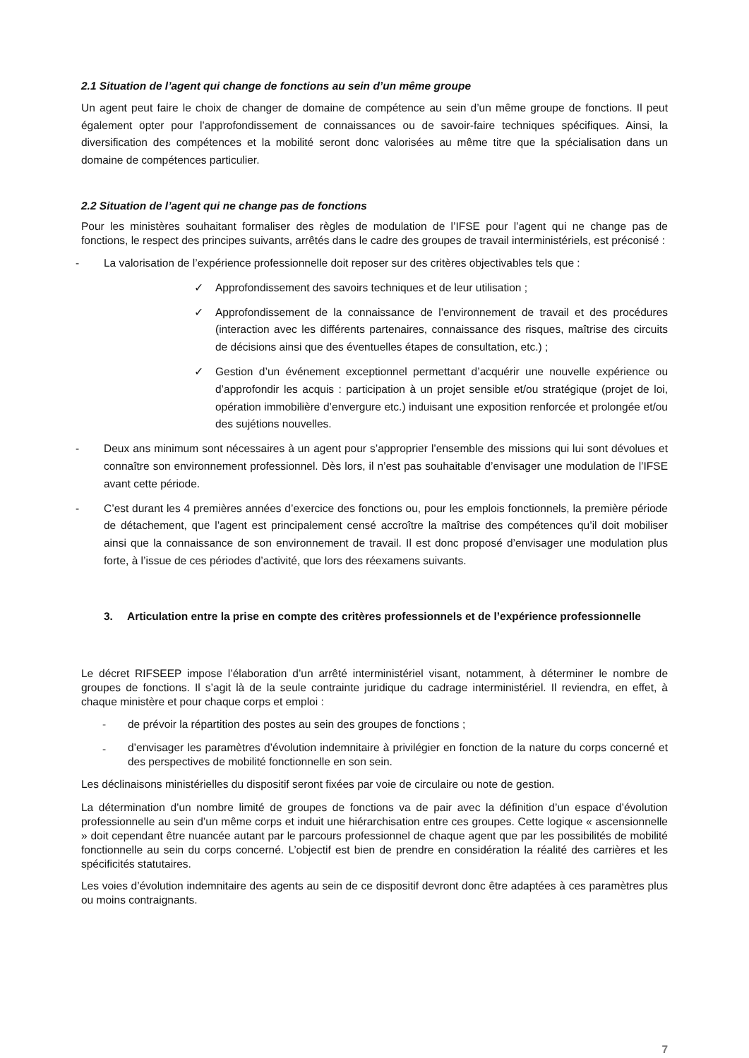2.1 Situation de l’agent qui change de fonctions au sein d’un même groupe
Un agent peut faire le choix de changer de domaine de compétence au sein d’un même groupe de fonctions. Il peut également opter pour l’approfondissement de connaissances ou de savoir-faire techniques spécifiques. Ainsi, la diversification des compétences et la mobilité seront donc valorisées au même titre que la spécialisation dans un domaine de compétences particulier.
2.2 Situation de l’agent qui ne change pas de fonctions
Pour les ministères souhaitant formaliser des règles de modulation de l’IFSE pour l’agent qui ne change pas de fonctions, le respect des principes suivants, arrêtés dans le cadre des groupes de travail interministériels, est préconisé :
- La valorisation de l’expérience professionnelle doit reposer sur des critères objectivables tels que :
✓ Approfondissement des savoirs techniques et de leur utilisation ;
✓ Approfondissement de la connaissance de l’environnement de travail et des procédures (interaction avec les différents partenaires, connaissance des risques, maîtrise des circuits de décisions ainsi que des éventuelles étapes de consultation, etc.) ;
✓ Gestion d’un événement exceptionnel permettant d’acquérir une nouvelle expérience ou d’approfondir les acquis : participation à un projet sensible et/ou stratégique (projet de loi, opération immobilière d’envergure etc.) induisant une exposition renforcée et prolongée et/ou des sujétions nouvelles.
- Deux ans minimum sont nécessaires à un agent pour s’approprier l’ensemble des missions qui lui sont dévolues et connaître son environnement professionnel. Dès lors, il n’est pas souhaitable d’envisager une modulation de l’IFSE avant cette période.
- C’est durant les 4 premières années d’exercice des fonctions ou, pour les emplois fonctionnels, la première période de détachement, que l’agent est principalement censé accroître la maîtrise des compétences qu’il doit mobiliser ainsi que la connaissance de son environnement de travail. Il est donc proposé d’envisager une modulation plus forte, à l’issue de ces périodes d’activité, que lors des réexamens suivants.
3. Articulation entre la prise en compte des critères professionnels et de l’expérience professionnelle
Le décret RIFSEEP impose l’élaboration d’un arrêté interministériel visant, notamment, à déterminer le nombre de groupes de fonctions. Il s’agit là de la seule contrainte juridique du cadrage interministériel. Il reviendra, en effet, à chaque ministère et pour chaque corps et emploi :
- de prévoir la répartition des postes au sein des groupes de fonctions ;
- d’envisager les paramètres d’évolution indemnitaire à privilégier en fonction de la nature du corps concerné et des perspectives de mobilité fonctionnelle en son sein.
Les déclinaisons ministérielles du dispositif seront fixées par voie de circulaire ou note de gestion.
La détermination d’un nombre limité de groupes de fonctions va de pair avec la définition d’un espace d’évolution professionnelle au sein d’un même corps et induit une hiérarchisation entre ces groupes. Cette logique « ascensionnelle » doit cependant être nuancée autant par le parcours professionnel de chaque agent que par les possibilités de mobilité fonctionnelle au sein du corps concerné. L’objectif est bien de prendre en considération la réalité des carrières et les spécificités statutaires.
Les voies d’évolution indemnitaire des agents au sein de ce dispositif devront donc être adaptées à ces paramètres plus ou moins contraignants.
7